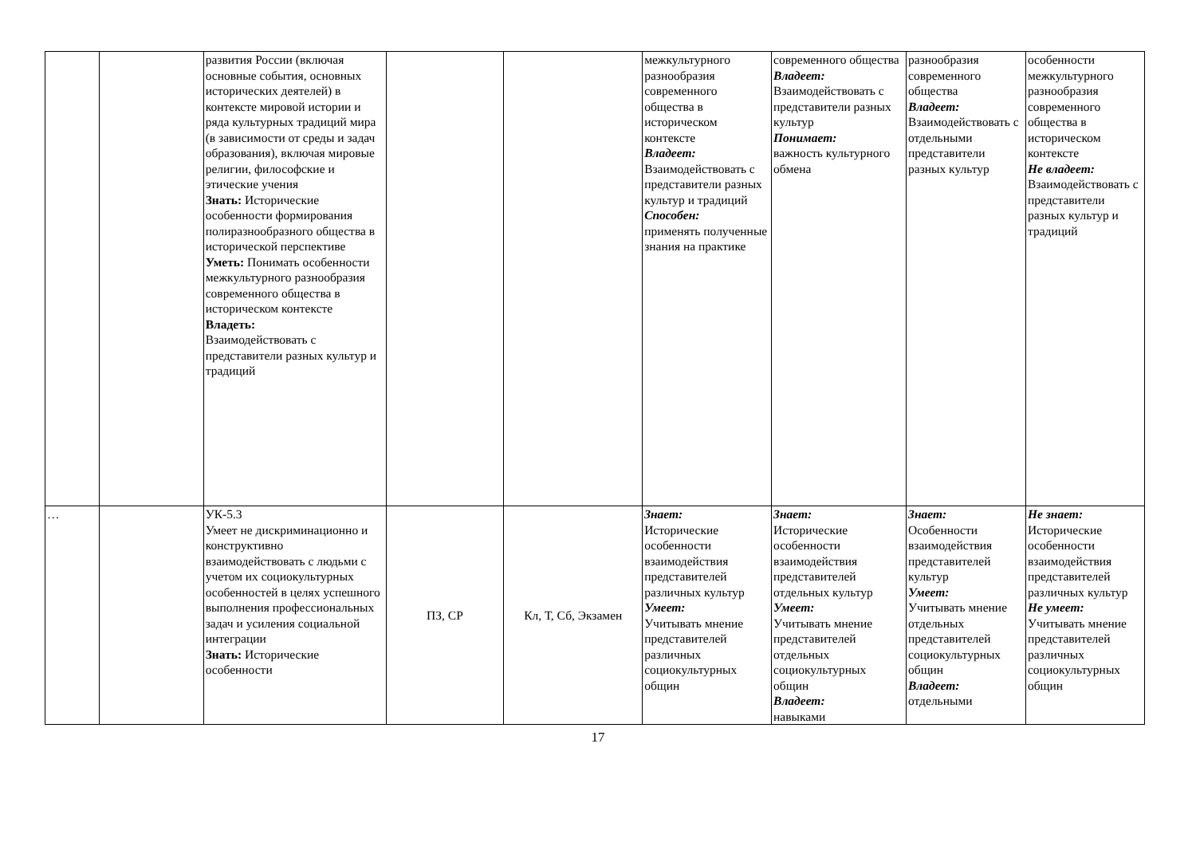| | | развития России (включая основные события, основных исторических деятелей) в контексте мировой истории и ряда культурных традиций мира (в зависимости от среды и задач образования), включая мировые религии, философские и этические учения Знать: Исторические особенности формирования полиразнообразного общества в исторической перспективе Уметь: Понимать особенности межкультурного разнообразия современного общества в историческом контексте Владеть: Взаимодействовать с представители разных культур и традиций | | | межкультурного разнообразия современного общества в историческом контексте Владеет: Взаимодействовать с представители разных культур и традиций Способен: применять полученные знания на практике | современного общества Владеет: Взаимодействовать с представители разных культур Понимает: важность культурного обмена | разнообразия современного общества Владеет: Взаимодействовать с отдельными представители разных культур | особенности межкультурного разнообразия современного общества в историческом контексте Не владеет: Взаимодействовать с представители разных культур и традиций |
| … | | УК-5.3 Умеет не дискриминационно и конструктивно взаимодействовать с людьми с учетом их социокультурных особенностей в целях успешного выполнения профессиональных задач и усиления социальной интеграции Знать: Исторические особенности | ПЗ, СР | Кл, Т, Сб, Экзамен | Знает: Исторические особенности взаимодействия представителей различных культур Умеет: Учитывать мнение представителей различных социокультурных общин | Знает: Исторические особенности взаимодействия представителей отдельных культур Умеет: Учитывать мнение представителей отдельных социокультурных общин Владеет: навыками | Знает: Особенности взаимодействия представителей культур Умеет: Учитывать мнение отдельных представителей социокультурных общин Владеет: отдельными | Не знает: Исторические особенности взаимодействия представителей различных культур Не умеет: Учитывать мнение представителей различных социокультурных общин |
17